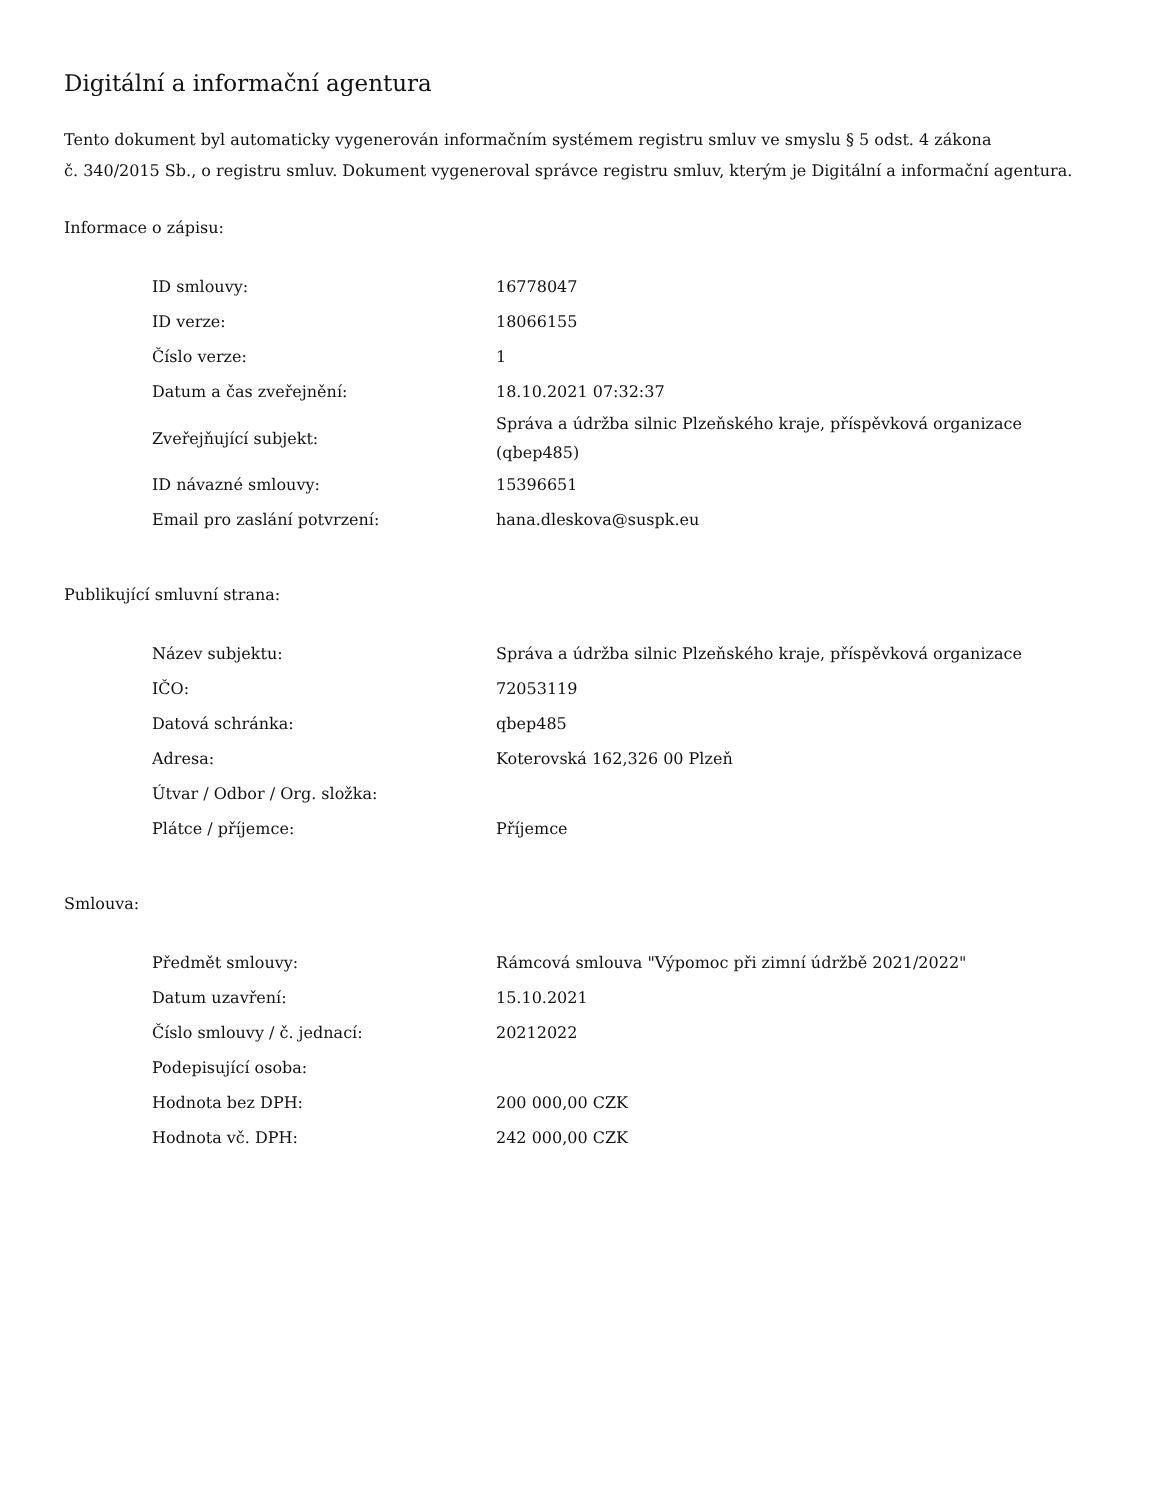Digitální a informační agentura
Tento dokument byl automaticky vygenerován informačním systémem registru smluv ve smyslu § 5 odst. 4 zákona
č. 340/2015 Sb., o registru smluv. Dokument vygeneroval správce registru smluv, kterým je Digitální a informační agentura.
Informace o zápisu:
| ID smlouvy: | 16778047 |
| ID verze: | 18066155 |
| Číslo verze: | 1 |
| Datum a čas zveřejnění: | 18.10.2021 07:32:37 |
| Zveřejňující subjekt: | Správa a údržba silnic Plzeňského kraje, příspěvková organizace (qbep485) |
| ID návazné smlouvy: | 15396651 |
| Email pro zaslání potvrzení: | hana.dleskova@suspk.eu |
Publikující smluvní strana:
| Název subjektu: | Správa a údržba silnic Plzeňského kraje, příspěvková organizace |
| IČO: | 72053119 |
| Datová schránka: | qbep485 |
| Adresa: | Koterovská 162,326 00 Plzeň |
| Útvar / Odbor / Org. složka: | |
| Plátce / příjemce: | Příjemce |
Smlouva:
| Předmět smlouvy: | Rámcová smlouva "Výpomoc při zimní údržbě 2021/2022" |
| Datum uzavření: | 15.10.2021 |
| Číslo smlouvy / č. jednací: | 20212022 |
| Podepisující osoba: | |
| Hodnota bez DPH: | 200 000,00 CZK |
| Hodnota vč. DPH: | 242 000,00 CZK |